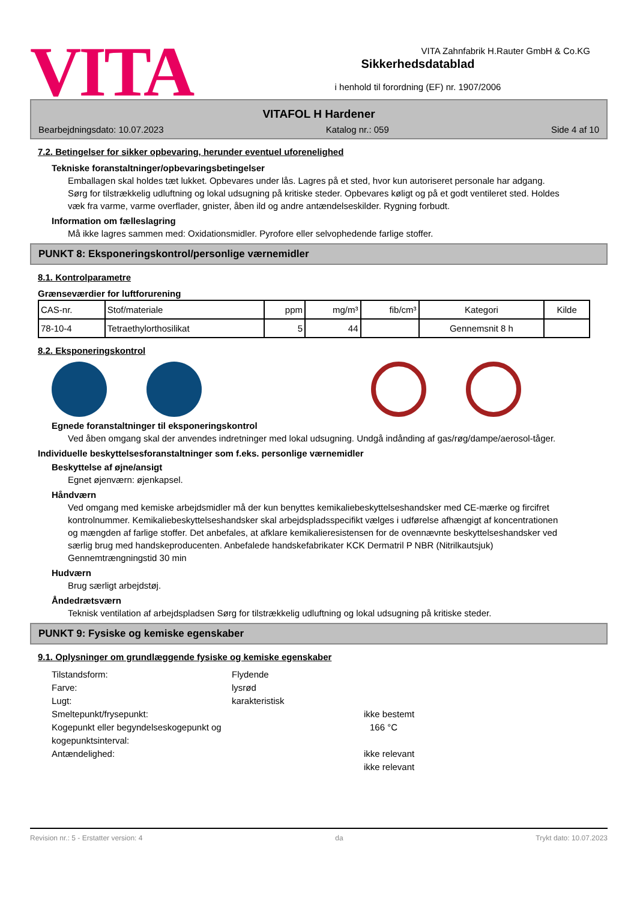VITA
Sikkerhedsdatablad
i henhold til forordning (EF) nr. 1907/2006
VITA Zahnfabrik H.Rauter GmbH & Co.KG
VITAFOL H Hardener
Bearbejdningsdato: 10.07.2023 Katalog nr.: 059 Side 4 af 10
7.2. Betingelser for sikker opbevaring, herunder eventuel uforenelighed
Tekniske foranstaltninger/opbevaringsbetingelser
Emballagen skal holdes tæt lukket. Opbevares under lås. Lagres på et sted, hvor kun autoriseret personale har adgang. Sørg for tilstrækkelig udluftning og lokal udsugning på kritiske steder. Opbevares køligt og på et godt ventileret sted. Holdes væk fra varme, varme overflader, gnister, åben ild og andre antændelseskilder. Rygning forbudt.
Information om fælleslagring
Må ikke lagres sammen med: Oxidationsmidler. Pyrofore eller selvophedende farlige stoffer.
PUNKT 8: Eksponeringskontrol/personlige værnemidler
8.1. Kontrolparametre
Grænseværdier for luftforurening
| CAS-nr. | Stof/materiale | ppm | mg/m³ | fib/cm³ | Kategori | Kilde |
| --- | --- | --- | --- | --- | --- | --- |
| 78-10-4 | Tetraethylorthosilikat | 5 | 44 | | Gennemsnit 8 h | |
8.2. Eksponeringskontrol
Egnede foranstaltninger til eksponeringskontrol
Ved åben omgang skal der anvendes indretninger med lokal udsugning. Undgå indånding af gas/røg/dampe/aerosol-tåger.
Individuelle beskyttelsesforanstaltninger som f.eks. personlige værnemidler
Beskyttelse af øjne/ansigt
Egnet øjenværn: øjenkapsel.
Håndværn
Ved omgang med kemiske arbejdsmidler må der kun benyttes kemikaliebeskyttelseshandsker med CE-mærke og fircifret kontrolnummer. Kemikaliebeskyttelseshandsker skal arbejdspladsspecifikt vælges i udførelse afhængigt af koncentrationen og mængden af farlige stoffer. Det anbefales, at afklare kemikalieresistensen for de ovennævnte beskyttelseshandsker ved særlig brug med handskeproducenten. Anbefalede handskefabrikater KCK Dermatril P NBR (Nitrilkautsjuk) Gennemtrængningstid 30 min
Hudværn
Brug særligt arbejdstøj.
Åndedrætsværn
Teknisk ventilation af arbejdspladsen Sørg for tilstrækkelig udluftning og lokal udsugning på kritiske steder.
PUNKT 9: Fysiske og kemiske egenskaber
9.1. Oplysninger om grundlæggende fysiske og kemiske egenskaber
Tilstandsform: Flydende Farve: lysrød Lugt: karakteristisk Smeltepunkt/frysepunkt: ikke bestemt Kogepunkt eller begyndelseskogepunkt og kogepunktsinterval: 166 °C Antændelighed: ikke relevant ikke relevant
Revision nr.: 5 - Erstatter version: 4 da Trykt dato: 10.07.2023